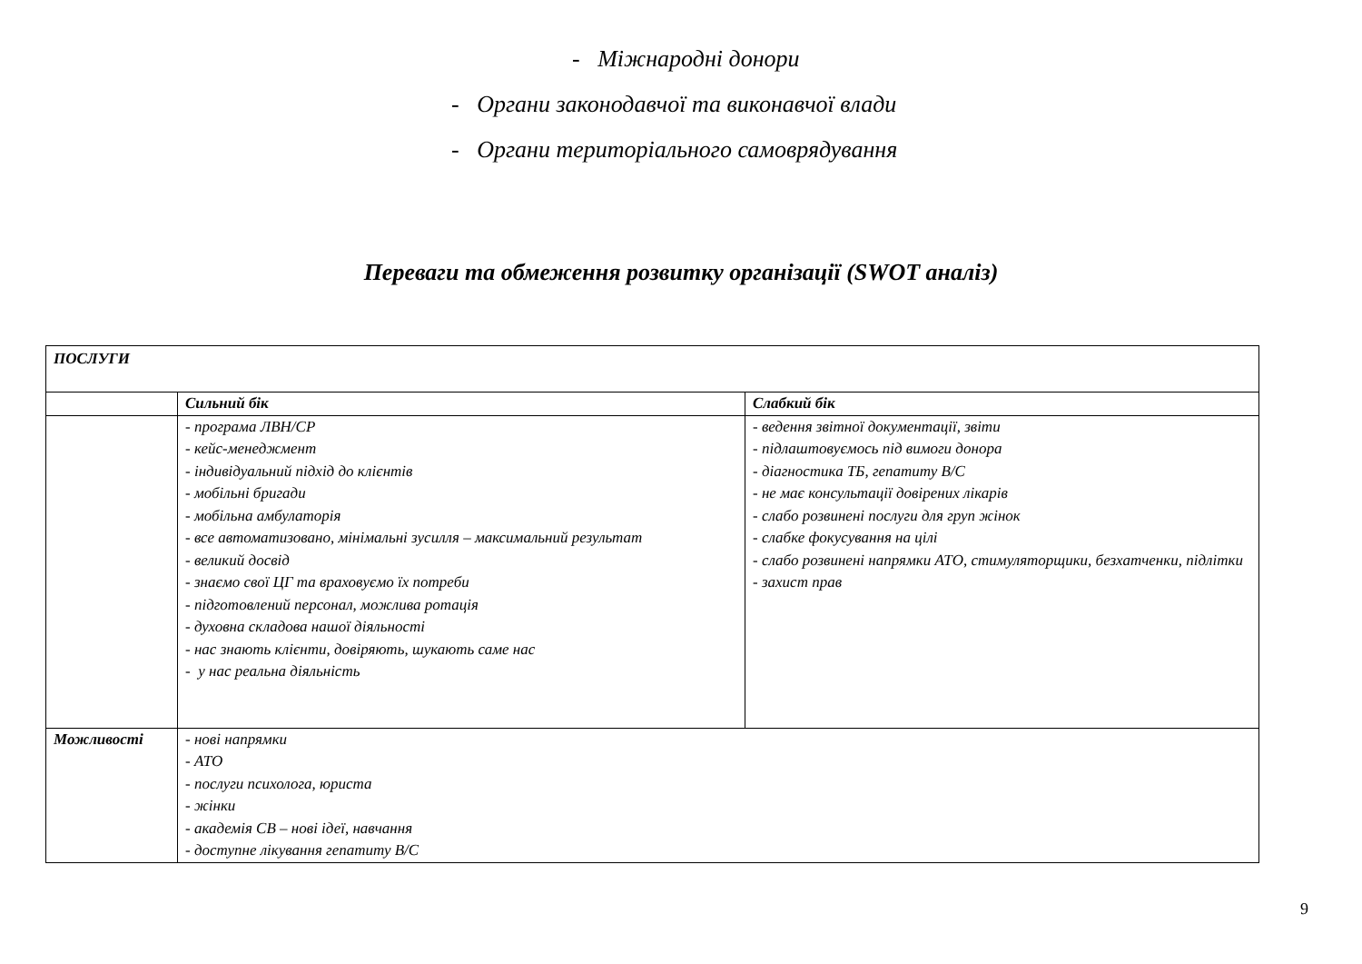- Міжнародні донори
- Органи законодавчої та виконавчої влади
- Органи територіального самоврядування
Переваги та обмеження розвитку організації (SWOT аналіз)
| ПОСЛУГИ | | |
| | Сильний бік | Слабкий бік |
| | - програма ЛВН/СР - кейс-менеджмент - індивідуальний підхід до клієнтів - мобільні бригади - мобільна амбулаторія - все автоматизовано, мінімальні зусилля – максимальний результат - великий досвід - знаємо свої ЦГ та враховуємо їх потреби - підготовлений персонал, можлива ротація - духовна складова нашої діяльності - нас знають клієнти, довіряють, шукають саме нас - у нас реальна діяльність | - ведення звітної документації, звіти - підлаштовуємось під вимоги донора - діагностика ТБ, гепатиту В/С - не має консультації довірених лікарів - слабо розвинені послуги для груп жінок - слабке фокусування на цілі - слабо розвинені напрямки АТО, стимуляторщики, безхатченки, підлітки - захист прав |
| Можливості | - нові напрямки - АТО - послуги психолога, юриста - жінки - академія СВ – нові ідеї, навчання - доступне лікування гепатиту В/С | |
9